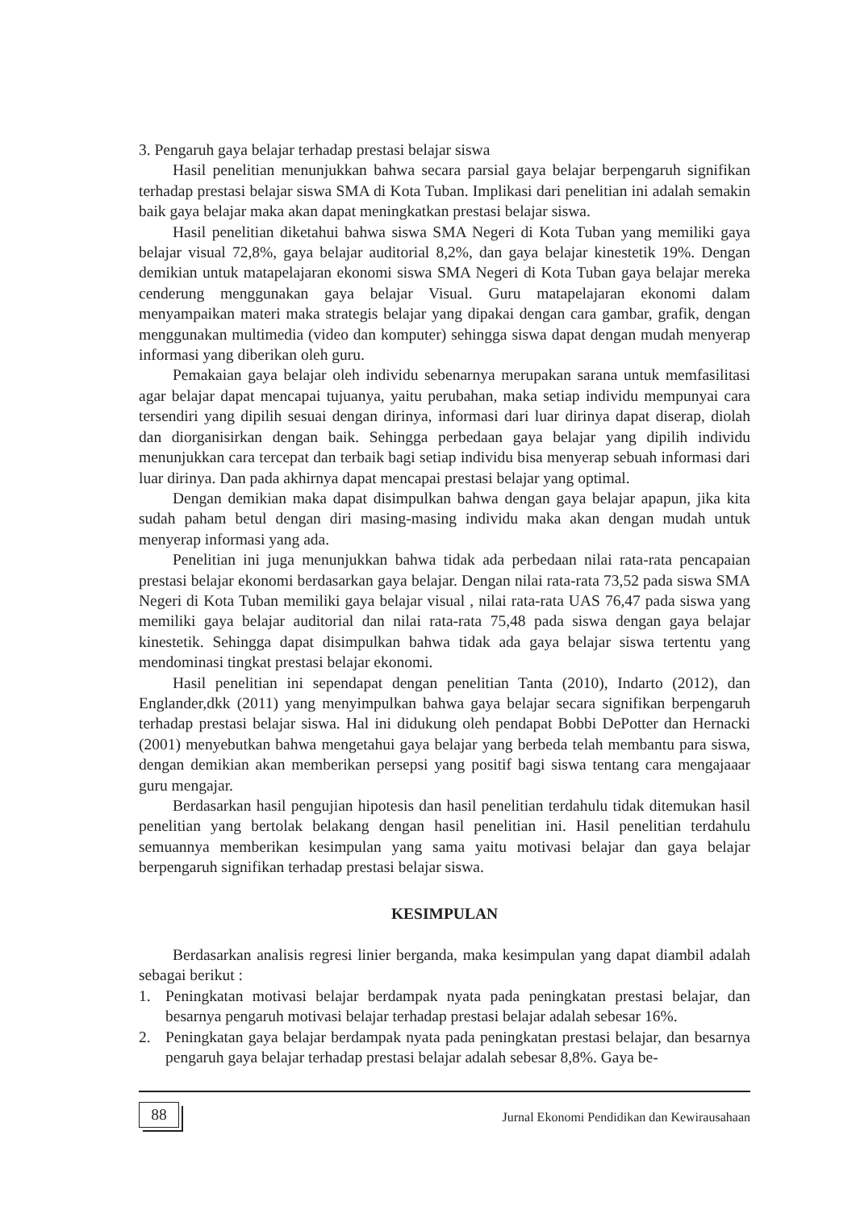3. Pengaruh gaya belajar terhadap prestasi belajar siswa
Hasil penelitian menunjukkan bahwa secara parsial gaya belajar berpengaruh signifikan terhadap prestasi belajar siswa SMA di Kota Tuban. Implikasi dari penelitian ini adalah semakin baik gaya belajar maka akan dapat meningkatkan prestasi belajar siswa.
Hasil penelitian diketahui bahwa siswa SMA Negeri di Kota Tuban yang memiliki gaya belajar visual 72,8%, gaya belajar auditorial 8,2%, dan gaya belajar kinestetik 19%. Dengan demikian untuk matapelajaran ekonomi siswa SMA Negeri di Kota Tuban gaya belajar mereka cenderung menggunakan gaya belajar Visual. Guru matapelajaran ekonomi dalam menyampaikan materi maka strategis belajar yang dipakai dengan cara gambar, grafik, dengan menggunakan multimedia (video dan komputer) sehingga siswa dapat dengan mudah menyerap informasi yang diberikan oleh guru.
Pemakaian gaya belajar oleh individu sebenarnya merupakan sarana untuk memfasilitasi agar belajar dapat mencapai tujuanya, yaitu perubahan, maka setiap individu mempunyai cara tersendiri yang dipilih sesuai dengan dirinya, informasi dari luar dirinya dapat diserap, diolah dan diorganisirkan dengan baik. Sehingga perbedaan gaya belajar yang dipilih individu menunjukkan cara tercepat dan terbaik bagi setiap individu bisa menyerap sebuah informasi dari luar dirinya. Dan pada akhirnya dapat mencapai prestasi belajar yang optimal.
Dengan demikian maka dapat disimpulkan bahwa dengan gaya belajar apapun, jika kita sudah paham betul dengan diri masing-masing individu maka akan dengan mudah untuk menyerap informasi yang ada.
Penelitian ini juga menunjukkan bahwa tidak ada perbedaan nilai rata-rata pencapaian prestasi belajar ekonomi berdasarkan gaya belajar. Dengan nilai rata-rata 73,52 pada siswa SMA Negeri di Kota Tuban memiliki gaya belajar visual , nilai rata-rata UAS 76,47 pada siswa yang memiliki gaya belajar auditorial dan nilai rata-rata 75,48 pada siswa dengan gaya belajar kinestetik. Sehingga dapat disimpulkan bahwa tidak ada gaya belajar siswa tertentu yang mendominasi tingkat prestasi belajar ekonomi.
Hasil penelitian ini sependapat dengan penelitian Tanta (2010), Indarto (2012), dan Englander,dkk (2011) yang menyimpulkan bahwa gaya belajar secara signifikan berpengaruh terhadap prestasi belajar siswa. Hal ini didukung oleh pendapat Bobbi DePotter dan Hernacki (2001) menyebutkan bahwa mengetahui gaya belajar yang berbeda telah membantu para siswa, dengan demikian akan memberikan persepsi yang positif bagi siswa tentang cara mengajaaar guru mengajar.
Berdasarkan hasil pengujian hipotesis dan hasil penelitian terdahulu tidak ditemukan hasil penelitian yang bertolak belakang dengan hasil penelitian ini. Hasil penelitian terdahulu semuannya memberikan kesimpulan yang sama yaitu motivasi belajar dan gaya belajar berpengaruh signifikan terhadap prestasi belajar siswa.
KESIMPULAN
Berdasarkan analisis regresi linier berganda, maka kesimpulan yang dapat diambil adalah sebagai berikut :
1. Peningkatan motivasi belajar berdampak nyata pada peningkatan prestasi belajar, dan besarnya pengaruh motivasi belajar terhadap prestasi belajar adalah sebesar 16%.
2. Peningkatan gaya belajar berdampak nyata pada peningkatan prestasi belajar, dan besarnya pengaruh gaya belajar terhadap prestasi belajar adalah sebesar 8,8%. Gaya be-
88 Jurnal Ekonomi Pendidikan dan Kewirausahaan